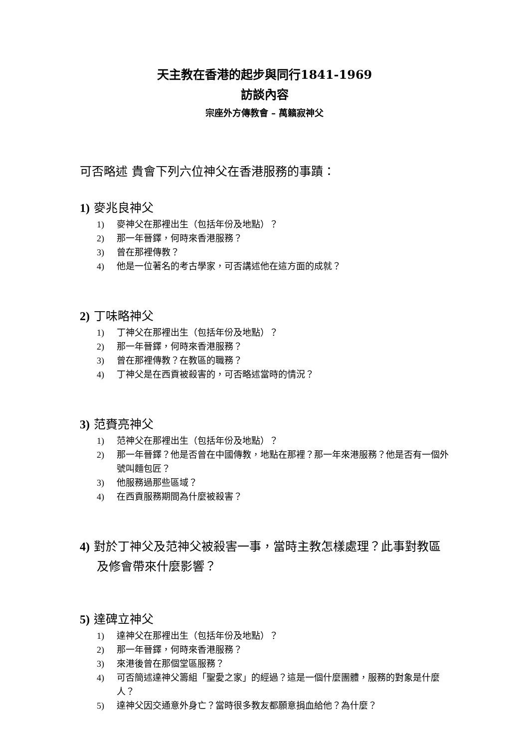天主教在香港的起步與同行1841-1969
訪談內容
宗座外方傳教會 – 萬籟寂神父
可否略述 貴會下列六位神父在香港服務的事蹟：
1) 麥兆良神父
1) 麥神父在那裡出生（包括年份及地點）？
2) 那一年晉鐸，何時來香港服務？
3) 曾在那裡傳教？
4) 他是一位著名的考古學家，可否講述他在這方面的成就？
2) 丁味略神父
1) 丁神父在那裡出生（包括年份及地點）？
2) 那一年晉鐸，何時來香港服務？
3) 曾在那裡傳教？在教區的職務？
4) 丁神父是在西貢被殺害的，可否略述當時的情況？
3) 范賚亮神父
1) 范神父在那裡出生（包括年份及地點）？
2) 那一年晉鐸？他是否曾在中國傳教，地點在那裡？那一年來港服務？他是否有一個外號叫麵包匠？
3) 他服務過那些區域？
4) 在西貢服務期間為什麼被殺害？
4) 對於丁神父及范神父被殺害一事，當時主教怎樣處理？此事對教區及修會帶來什麼影響？
5) 達碑立神父
1) 達神父在那裡出生（包括年份及地點）？
2) 那一年晉鐸，何時來香港服務？
3) 來港後曾在那個堂區服務？
4) 可否簡述達神父籌組「聖愛之家」的經過？這是一個什麼團體，服務的對象是什麼人？
5) 達神父因交通意外身亡？當時很多教友都願意捐血給他？為什麼？